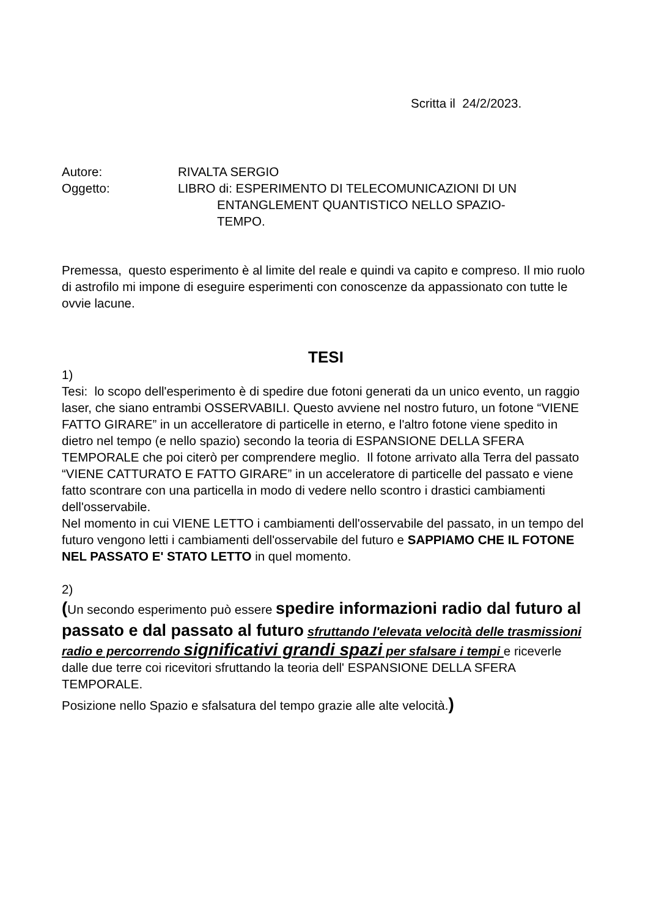Scritta il 24/2/2023.
Autore:
RIVALTA SERGIO
Oggetto:
LIBRO di: ESPERIMENTO DI TELECOMUNICAZIONI DI UN
ENTANGLEMENT QUANTISTICO NELLO SPAZIO-
TEMPO.
Premessa, questo esperimento è al limite del reale e quindi va capito e compreso. Il mio ruolo di astrofilo mi impone di eseguire esperimenti con conoscenze da appassionato con tutte le ovvie lacune.
TESI
1)
Tesi: lo scopo dell'esperimento è di spedire due fotoni generati da un unico evento, un raggio laser, che siano entrambi OSSERVABILI. Questo avviene nel nostro futuro, un fotone “VIENE FATTO GIRARE” in un accelleratore di particelle in eterno, e l'altro fotone viene spedito in dietro nel tempo (e nello spazio) secondo la teoria di ESPANSIONE DELLA SFERA TEMPORALE che poi citerò per comprendere meglio. Il fotone arrivato alla Terra del passato “VIENE CATTURATO E FATTO GIRARE” in un acceleratore di particelle del passato e viene fatto scontrare con una particella in modo di vedere nello scontro i drastici cambiamenti dell'osservabile.
Nel momento in cui VIENE LETTO i cambiamenti dell'osservabile del passato, in un tempo del futuro vengono letti i cambiamenti dell'osservabile del futuro e SAPPIAMO CHE IL FOTONE NEL PASSATO E' STATO LETTO in quel momento.
2)
(Un secondo esperimento può essere spedire informazioni radio dal futuro al passato e dal passato al futuro sfruttando l'elevata velocità delle trasmissioni radio e percorrendo significativi grandi spazi per sfalsare i tempi e riceverle dalle due terre coi ricevitori sfruttando la teoria dell' ESPANSIONE DELLA SFERA TEMPORALE.
Posizione nello Spazio e sfalsatura del tempo grazie alle alte velocità.)